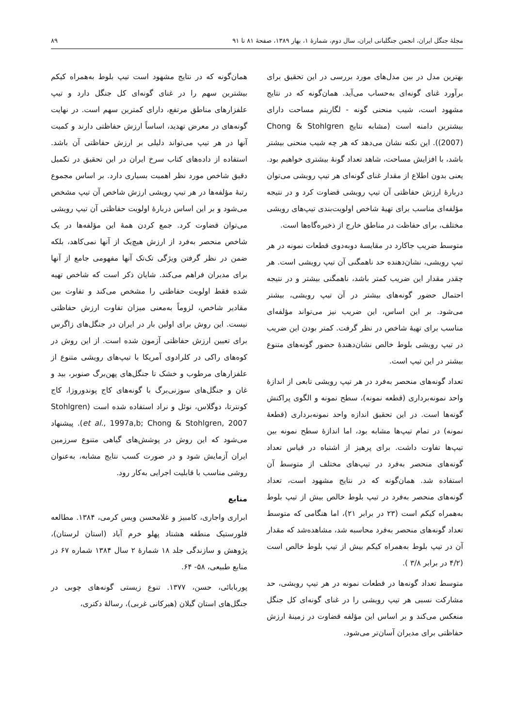مجلهٔ جنگل ایران، انجمن جنگلبانی ایران، سال دوم، شمارهٔ ۱، بهار ۱۳۸۹، صفحهٔ ۸۱ تا ۹۱ ۸۹
بهترین مدل در بین مدل‌های مورد بررسی در این تحقیق برای برآورد غنای گونه‌ای به‌حساب می‌آید. همان‌گونه که در نتایج مشهود است، شیب منحنی گونه - لگاریتم مساحت دارای بیشترین دامنه است (مشابه نتایج Chong & Stohlgren (2007)). این نکته نشان می‌دهد که هر چه شیب منحنی بیشتر باشد، با افزایش مساحت، شاهد تعداد گونهٔ بیشتری خواهیم بود. یعنی بدون اطلاع از مقدار غنای گونه‌ای هر تیپ رویشی می‌توان دربارهٔ ارزش حفاظتی آن تیپ رویشی قضاوت کرد و در نتیجه مؤلفه‌ای مناسب برای تهیهٔ شاخص اولویت‌بندی تیپ‌های رویشی مختلف، برای حفاظت در مناطق خارج از ذخیره‌گاه‌ها است.
متوسط ضریب جاکارد در مقایسهٔ دوبه‌دوی قطعات نمونه در هر تیپ رویشی، نشان‌دهنده حد ناهمگنی آن تیپ رویشی است. هر چقدر مقدار این ضریب کمتر باشد، ناهمگنی بیشتر و در نتیجه احتمال حضور گونه‌های بیشتر در آن تیپ رویشی، بیشتر می‌شود. بر این اساس، این ضریب نیز می‌تواند مؤلفه‌ای مناسب برای تهیهٔ شاخص در نظر گرفت. کمتر بودن این ضریب در تیپ رویشی بلوط خالص نشان‌دهندهٔ حضور گونه‌های متنوع بیشتر در این تیپ است.
تعداد گونه‌های منحصر به‌فرد در هر تیپ رویشی تابعی از اندازهٔ واحد نمونه‌برداری (قطعه نمونه)، سطح نمونه و الگوی پراکنش گونه‌ها است. در این تحقیق اندازه واحد نمونه‌برداری (قطعهٔ نمونه) در تمام تیپ‌ها مشابه بود، اما اندازهٔ سطح نمونه بین تیپ‌ها تفاوت داشت. برای پرهیز از اشتباه در قیاس تعداد گونه‌های منحصر به‌فرد در تیپ‌های مختلف از متوسط آن استفاده شد. همان‌گونه که در نتایج مشهود است، تعداد گونه‌های منحصر به‌فرد در تیپ بلوط خالص بیش از تیپ بلوط به‌همراه کیکم است (۲۳ در برابر ۲۱)، اما هنگامی که متوسط تعداد گونه‌های منحصر به‌فرد محاسبه شد، مشاهده‌شد که مقدار آن در تیپ بلوط به‌همراه کیکم بیش از تیپ بلوط خالص است (۴/۲ در برابر ۳/۸ ).
متوسط تعداد گونه‌ها در قطعات نمونه در هر تیپ رویشی، حد مشارکت نسبی هر تیپ رویشی را در غنای گونه‌ای کل جنگل منعکس می‌کند و بر اساس این مؤلفه قضاوت در زمینهٔ ارزش حفاظتی برای مدیران آسان‌تر می‌شود.
همان‌گونه که در نتایج مشهود است تیپ بلوط به‌همراه کیکم بیشترین سهم را در غنای گونه‌ای کل جنگل دارد و تیپ علفزارهای مناطق مرتفع، دارای کمترین سهم است. در نهایت گونه‌های در معرض تهدید، اساساً ارزش حفاظتی دارند و کمیت آنها در هر تیپ می‌تواند دلیلی بر ارزش حفاظتی آن باشد. استفاده از داده‌های کتاب سرخ ایران در این تحقیق در تکمیل دقیق شاخص مورد نظر اهمیت بسیاری دارد. بر اساس مجموع رتبهٔ مؤلفه‌ها در هر تیپ رویشی ارزش شاخص آن تیپ مشخص می‌شود و بر این اساس دربارهٔ اولویت حفاظتی آن تیپ رویشی می‌توان قضاوت کرد. جمع کردن همهٔ این مؤلفه‌ها در یک شاخص منحصر به‌فرد از ارزش هیچ‌یک از آنها نمی‌کاهد، بلکه ضمن در نظر گرفتن ویژگی تک‌تک آنها مفهومی جامع از آنها برای مدیران فراهم می‌کند. شایان ذکر است که شاخص تهیه شده فقط اولویت حفاظتی را مشخص می‌کند و تفاوت بین مقادیر شاخص، لزوماً به‌معنی میزان تفاوت ارزش حفاظتی نیست. این روش برای اولین بار در ایران در جنگل‌های زاگرس برای تعیین ارزش حفاظتی آزمون شده است. از این روش در کوه‌های راکی در کلرادوی آمریکا با تیپ‌های رویشی متنوع از علفزارهای مرطوب و خشک تا جنگل‌های پهن‌برگ صنوبر، بید و غان و جنگل‌های سوزنی‌برگ با گونه‌های کاج پوندوروزا، کاج کونترتا، دوگلاس، نوئل و نراد استفاده شده است (Stohlgren et al., 1997a,b; Chong & Stohlgren, 2007). پیشنهاد می‌شود که این روش در پوشش‌های گیاهی متنوع سرزمین ایران آزمایش شود و در صورت کسب نتایج مشابه، به‌عنوان روشی مناسب با قابلیت اجرایی به‌کار رود.
منابع
ابراری واجاری، کامبیز و غلامحسن ویس کرمی، ۱۳۸۴. مطالعه فلورستیک منطقه هشتاد پهلو خرم آباد (استان لرستان)، پژوهش و سازندگی جلد ۱۸ شمارهٔ ۲ سال ۱۳۸۴ شماره ۶۷ در منابع طبیعی، ۵۸- ۶۴.
پوربابائی، حسن، ۱۳۷۷. تنوع زیستی گونه‌های چوبی در جنگل‌های استان گیلان (هیرکانی غربی)، رسالهٔ دکتری،